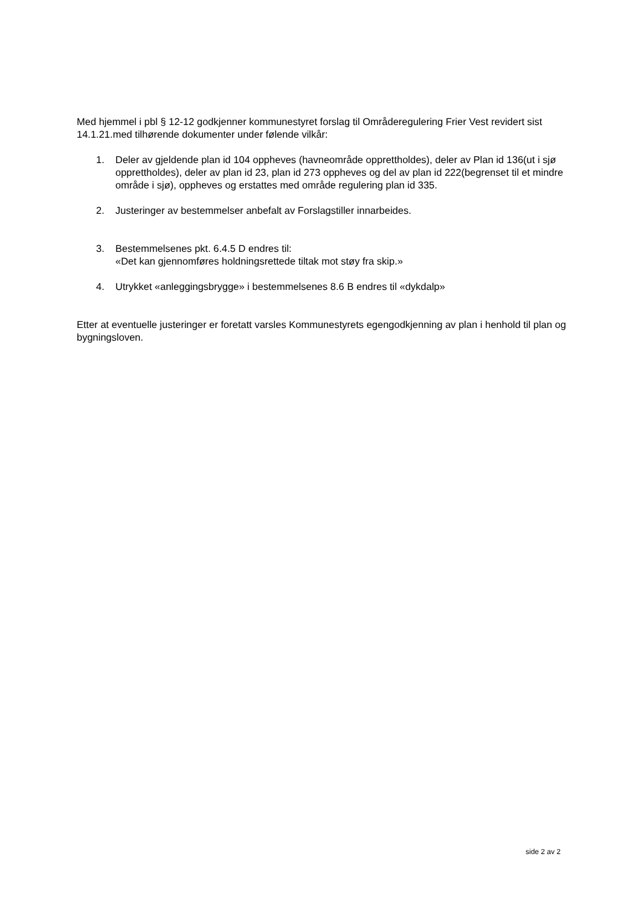Med hjemmel i pbl § 12-12 godkjenner kommunestyret forslag til Områderegulering Frier Vest revidert sist 14.1.21.med tilhørende dokumenter under følende vilkår:
1. Deler av gjeldende plan id 104 oppheves (havneområde opprettholdes), deler av Plan id 136(ut i sjø opprettholdes), deler av plan id 23, plan id 273 oppheves og del av plan id 222(begrenset til et mindre område i sjø), oppheves og erstattes med område regulering plan id 335.
2. Justeringer av bestemmelser anbefalt av Forslagstiller innarbeides.
3. Bestemmelsenes pkt. 6.4.5 D endres til:
«Det kan gjennomføres holdningsrettede tiltak mot støy fra skip.»
4. Utrykket «anleggingsbrygge» i bestemmelsenes 8.6 B endres til «dykdalp»
Etter at eventuelle justeringer er foretatt varsles Kommunestyrets egengodkjenning av plan i henhold til plan og bygningsloven.
side 2 av 2